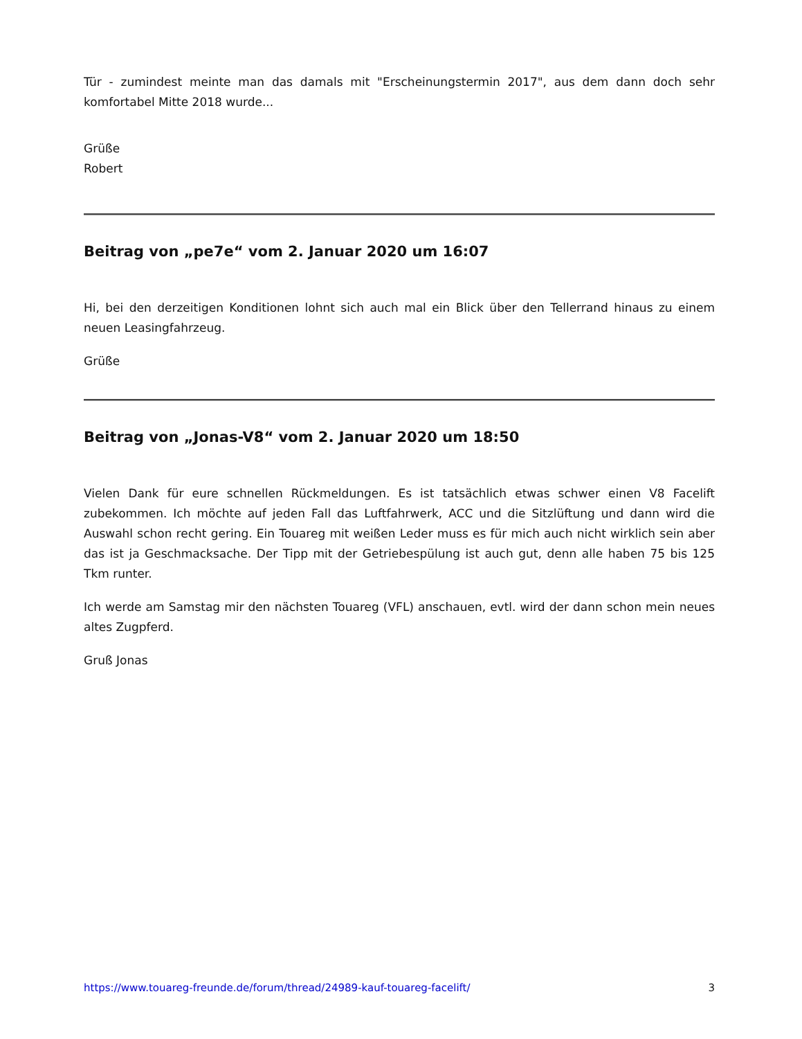Tür - zumindest meinte man das damals mit "Erscheinungstermin 2017", aus dem dann doch sehr komfortabel Mitte 2018 wurde...
Grüße
Robert
Beitrag von „pe7e“ vom 2. Januar 2020 um 16:07
Hi, bei den derzeitigen Konditionen lohnt sich auch mal ein Blick über den Tellerrand hinaus zu einem neuen Leasingfahrzeug.
Grüße
Beitrag von „Jonas-V8“ vom 2. Januar 2020 um 18:50
Vielen Dank für eure schnellen Rückmeldungen. Es ist tatsächlich etwas schwer einen V8 Facelift zubekommen. Ich möchte auf jeden Fall das Luftfahrwerk, ACC und die Sitzlüftung und dann wird die Auswahl schon recht gering. Ein Touareg mit weißen Leder muss es für mich auch nicht wirklich sein aber das ist ja Geschmacksache. Der Tipp mit der Getriebespülung ist auch gut, denn alle haben 75 bis 125 Tkm runter.
Ich werde am Samstag mir den nächsten Touareg (VFL) anschauen, evtl. wird der dann schon mein neues altes Zugpferd.
Gruß Jonas
https://www.touareg-freunde.de/forum/thread/24989-kauf-touareg-facelift/ 3